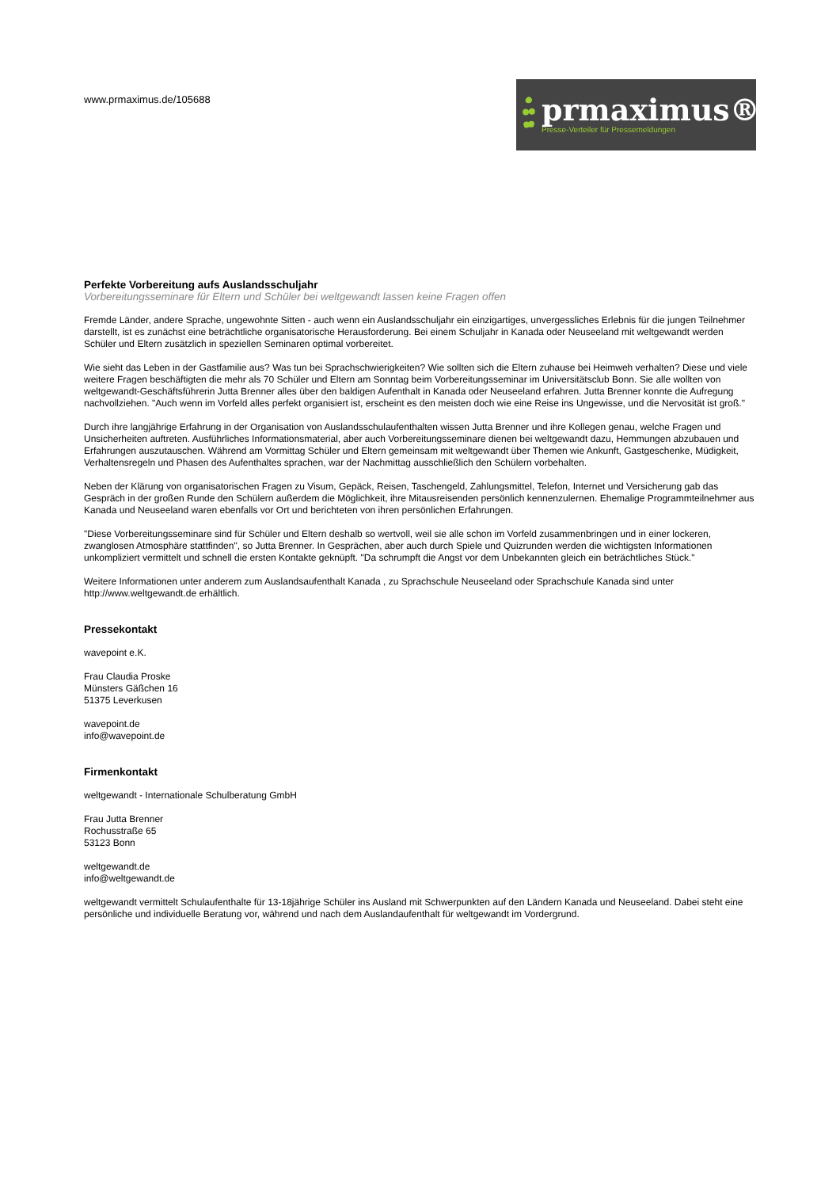www.prmaximus.de/105688
prmaximus®
Presse-Verteiler für Pressemeldungen
Perfekte Vorbereitung aufs Auslandsschuljahr
Vorbereitungsseminare für Eltern und Schüler bei weltgewandt lassen keine Fragen offen
Fremde Länder, andere Sprache, ungewohnte Sitten - auch wenn ein Auslandsschuljahr ein einzigartiges, unvergessliches Erlebnis für die jungen Teilnehmer darstellt, ist es zunächst eine beträchtliche organisatorische Herausforderung. Bei einem Schuljahr in Kanada oder Neuseeland mit weltgewandt werden Schüler und Eltern zusätzlich in speziellen Seminaren optimal vorbereitet.
Wie sieht das Leben in der Gastfamilie aus? Was tun bei Sprachschwierigkeiten? Wie sollten sich die Eltern zuhause bei Heimweh verhalten? Diese und viele weitere Fragen beschäftigten die mehr als 70 Schüler und Eltern am Sonntag beim Vorbereitungsseminar im Universitätsclub Bonn. Sie alle wollten von weltgewandt-Geschäftsführerin Jutta Brenner alles über den baldigen Aufenthalt in Kanada oder Neuseeland erfahren. Jutta Brenner konnte die Aufregung nachvollziehen. "Auch wenn im Vorfeld alles perfekt organisiert ist, erscheint es den meisten doch wie eine Reise ins Ungewisse, und die Nervosität ist groß."
Durch ihre langjährige Erfahrung in der Organisation von Auslandsschulaufenthalten wissen Jutta Brenner und ihre Kollegen genau, welche Fragen und Unsicherheiten auftreten. Ausführliches Informationsmaterial, aber auch Vorbereitungsseminare dienen bei weltgewandt dazu, Hemmungen abzubauen und Erfahrungen auszutauschen. Während am Vormittag Schüler und Eltern gemeinsam mit weltgewandt über Themen wie Ankunft, Gastgeschenke, Müdigkeit, Verhaltensregeln und Phasen des Aufenthaltes sprachen, war der Nachmittag ausschließlich den Schülern vorbehalten.
Neben der Klärung von organisatorischen Fragen zu Visum, Gepäck, Reisen, Taschengeld, Zahlungsmittel, Telefon, Internet und Versicherung gab das Gespräch in der großen Runde den Schülern außerdem die Möglichkeit, ihre Mitausreisenden persönlich kennenzulernen. Ehemalige Programmteilnehmer aus Kanada und Neuseeland waren ebenfalls vor Ort und berichteten von ihren persönlichen Erfahrungen.
"Diese Vorbereitungsseminare sind für Schüler und Eltern deshalb so wertvoll, weil sie alle schon im Vorfeld zusammenbringen und in einer lockeren, zwanglosen Atmosphäre stattfinden", so Jutta Brenner. In Gesprächen, aber auch durch Spiele und Quizrunden werden die wichtigsten Informationen unkompliziert vermittelt und schnell die ersten Kontakte geknüpft. "Da schrumpft die Angst vor dem Unbekannten gleich ein beträchtliches Stück."
Weitere Informationen unter anderem zum Auslandsaufenthalt Kanada , zu Sprachschule Neuseeland oder Sprachschule Kanada sind unter http://www.weltgewandt.de erhältlich.
Pressekontakt
wavepoint e.K.
Frau Claudia Proske
Münsters Gäßchen 16
51375 Leverkusen
wavepoint.de
info@wavepoint.de
Firmenkontakt
weltgewandt - Internationale Schulberatung GmbH
Frau Jutta Brenner
Rochusstraße 65
53123 Bonn
weltgewandt.de
info@weltgewandt.de
weltgewandt vermittelt Schulaufenthalte für 13-18jährige Schüler ins Ausland mit Schwerpunkten auf den Ländern Kanada und Neuseeland. Dabei steht eine persönliche und individuelle Beratung vor, während und nach dem Auslandaufenthalt für weltgewandt im Vordergrund.